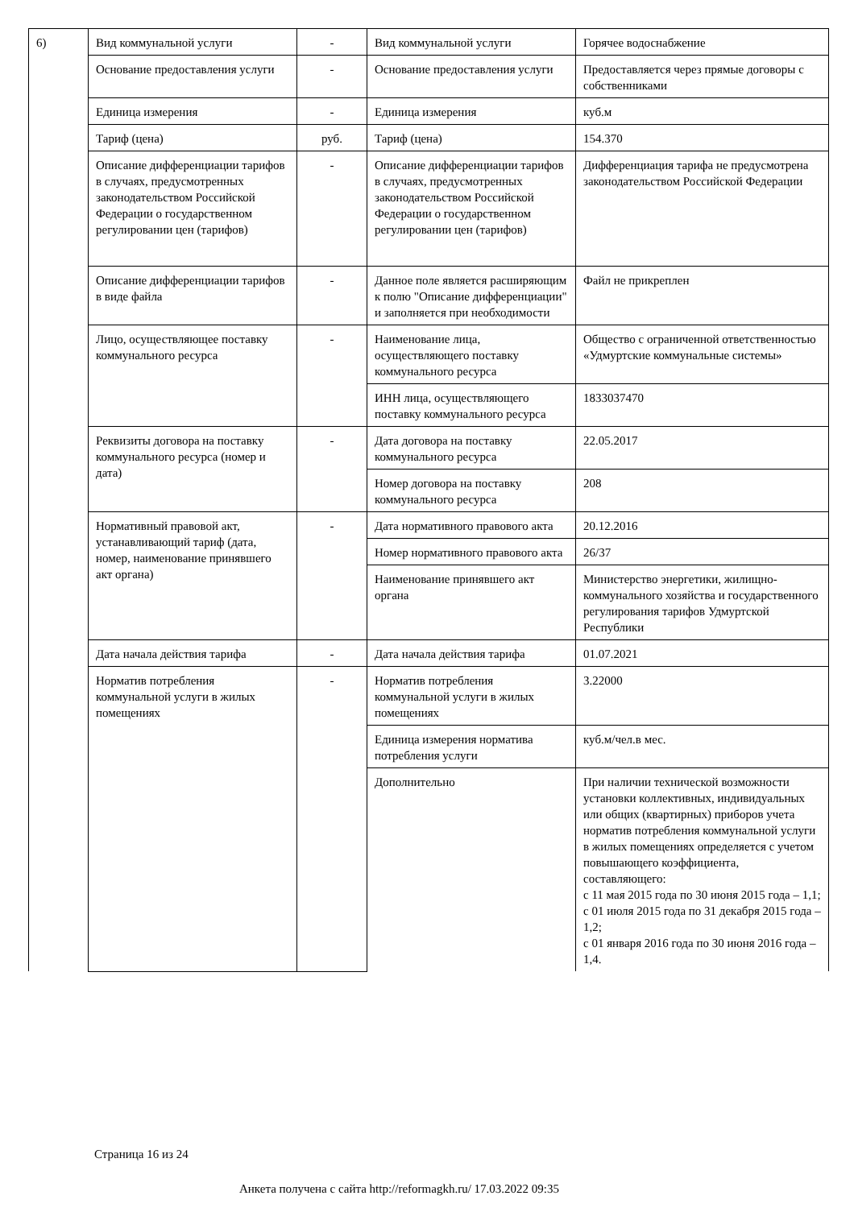| 6) | Вид коммунальной услуги | - | Вид коммунальной услуги | Горячее водоснабжение |
| | Основание предоставления услуги | - | Основание предоставления услуги | Предоставляется через прямые договоры с собственниками |
| | Единица измерения | - | Единица измерения | куб.м |
| | Тариф (цена) | руб. | Тариф (цена) | 154.370 |
| | Описание дифференциации тарифов в случаях, предусмотренных законодательством Российской Федерации о государственном регулировании цен (тарифов) | - | Описание дифференциации тарифов в случаях, предусмотренных законодательством Российской Федерации о государственном регулировании цен (тарифов) | Дифференциация тарифа не предусмотрена законодательством Российской Федерации |
| | Описание дифференциации тарифов в виде файла | - | Данное поле является расширяющим к полю "Описание дифференциации" и заполняется при необходимости | Файл не прикреплен |
| | Лицо, осуществляющее поставку коммунального ресурса | - | Наименование лица, осуществляющего поставку коммунального ресурса | Общество с ограниченной ответственностью «Удмуртские коммунальные системы» |
| | | | ИНН лица, осуществляющего поставку коммунального ресурса | 1833037470 |
| | Реквизиты договора на поставку коммунального ресурса (номер и дата) | - | Дата договора на поставку коммунального ресурса | 22.05.2017 |
| | | | Номер договора на поставку коммунального ресурса | 208 |
| | Нормативный правовой акт, устанавливающий тариф (дата, номер, наименование принявшего акт органа) | - | Дата нормативного правового акта | 20.12.2016 |
| | | | Номер нормативного правового акта | 26/37 |
| | | | Наименование принявшего акт органа | Министерство энергетики, жилищно-коммунального хозяйства и государственного регулирования тарифов Удмуртской Республики |
| | Дата начала действия тарифа | - | Дата начала действия тарифа | 01.07.2021 |
| | Норматив потребления коммунальной услуги в жилых помещениях | - | Норматив потребления коммунальной услуги в жилых помещениях | 3.22000 |
| | | | Единица измерения норматива потребления услуги | куб.м/чел.в мес. |
| | | | Дополнительно | При наличии технической возможности установки коллективных, индивидуальных или общих (квартирных) приборов учета норматив потребления коммунальной услуги в жилых помещениях определяется с учетом повышающего коэффициента, составляющего: с 11 мая 2015 года по 30 июня 2015 года – 1,1; с 01 июля 2015 года по 31 декабря 2015 года – 1,2; с 01 января 2016 года по 30 июня 2016 года – 1,4. |
Страница 16 из 24
Анкета получена с сайта http://reformagkh.ru/ 17.03.2022 09:35